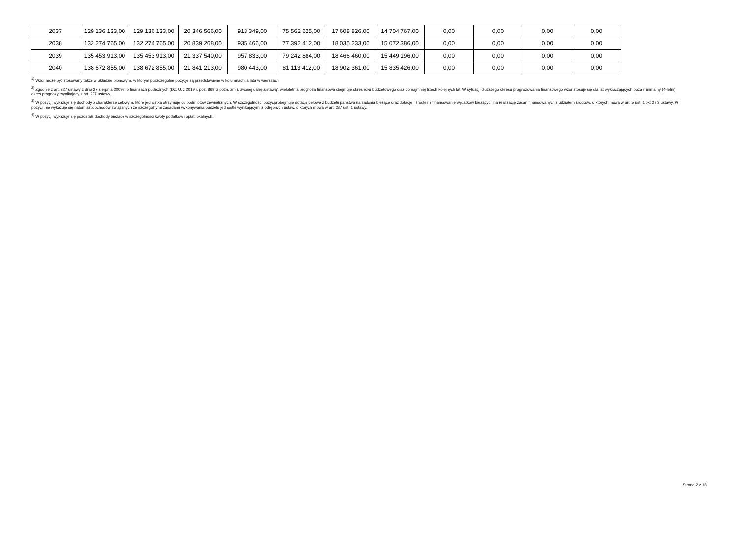| 2037 | 129 136 133,00 | 129 136 133,00 | 20 346 566,00 | 913 349,00 | 75 562 625,00 | 17 608 826,00 | 14 704 767,00 | 0,00 | 0,00 | 0,00 | 0,00 |
| 2038 | 132 274 765,00 | 132 274 765,00 | 20 839 268,00 | 935 466,00 | 77 392 412,00 | 18 035 233,00 | 15 072 386,00 | 0,00 | 0,00 | 0,00 | 0,00 |
| 2039 | 135 453 913,00 | 135 453 913,00 | 21 337 540,00 | 957 833,00 | 79 242 884,00 | 18 466 460,00 | 15 449 196,00 | 0,00 | 0,00 | 0,00 | 0,00 |
| 2040 | 138 672 855,00 | 138 672 855,00 | 21 841 213,00 | 980 443,00 | 81 113 412,00 | 18 902 361,00 | 15 835 426,00 | 0,00 | 0,00 | 0,00 | 0,00 |
<sup>1)</sup> Wzór może być stosowany także w układzie pionowym, w którym poszczególne pozycje są przedstawione w kolumnach, a lata w wierszach.
<sup>2)</sup> Zgodnie z art. 227 ustawy z dnia 27 sierpnia 2009 r. o finansach publicznych (Dz. U. z 2019 r. poz. 869, z późn. zm.), zwanej dalej „ustawą”, wieloletnia prognoza finansowa obejmuje okres roku budżetowego oraz co najmniej trzech kolejnych lat. W sytuacji dłuższego okresu prognozowania finansowego wzór stosuje się dla lat wykraczających poza minimalny (4-letni) okres prognozy, wynikający z art. 227 ustawy.
<sup>3)</sup> W pozycji wykazuje się dochody o charakterze celowym, które jednostka otrzymuje od podmiotów zewnętrznych. W szczególności pozycja obejmuje dotacje celowe z budżetu państwa na zadania bieżące oraz dotacje i środki na finansowanie wydatków bieżących na realizację zadań finansowanych z udziałem środków, o których mowa w art. 5 ust. 1 pkt 2 i 3 ustawy. W pozycji nie wykazuje się natomiast dochodów związanych ze szczególnymi zasadami wykonywania budżetu jednostki wynikającymi z odrębnych ustaw, o których mowa w art. 237 ust. 1 ustawy.
<sup>4)</sup> W pozycji wykazuje się pozostałe dochody bieżące w szczególności kwoty podatków i opłat lokalnych.
Strona 2 z 18